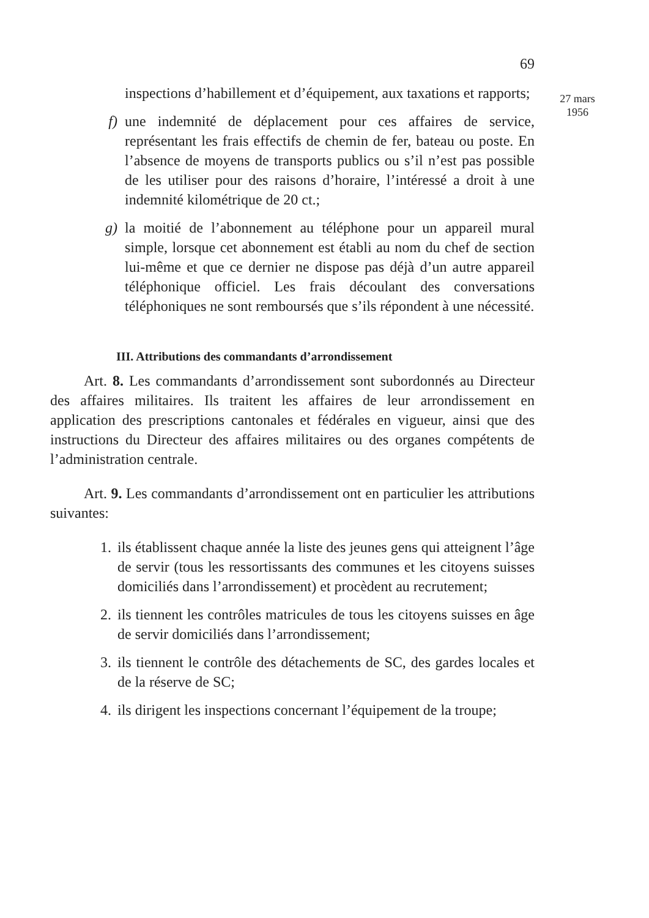69
inspections d’habillement et d’équipement, aux taxations et rapports;
f) une indemnité de déplacement pour ces affaires de service, représentant les frais effectifs de chemin de fer, bateau ou poste. En l’absence de moyens de transports publics ou s’il n’est pas possible de les utiliser pour des raisons d’horaire, l’intéressé a droit à une indemnité kilométrique de 20 ct.;
g) la moitié de l’abonnement au téléphone pour un appareil mural simple, lorsque cet abonnement est établi au nom du chef de section lui-même et que ce dernier ne dispose pas déjà d’un autre appareil téléphonique officiel. Les frais découlant des conversations téléphoniques ne sont remboursés que s’ils répondent à une nécessité.
III. Attributions des commandants d’arrondissement
Art. 8. Les commandants d’arrondissement sont subordonnés au Directeur des affaires militaires. Ils traitent les affaires de leur arrondissement en application des prescriptions cantonales et fédérales en vigueur, ainsi que des instructions du Directeur des affaires militaires ou des organes compétents de l’administration centrale.
Art. 9. Les commandants d’arrondissement ont en particulier les attributions suivantes:
1. ils établissent chaque année la liste des jeunes gens qui atteignent l’âge de servir (tous les ressortissants des communes et les citoyens suisses domiciliés dans l’arrondissement) et procèdent au recrutement;
2. ils tiennent les contrôles matricules de tous les citoyens suisses en âge de servir domiciliés dans l’arrondissement;
3. ils tiennent le contrôle des détachements de SC, des gardes locales et de la réserve de SC;
4. ils dirigent les inspections concernant l’équipement de la troupe;
27 mars
1956